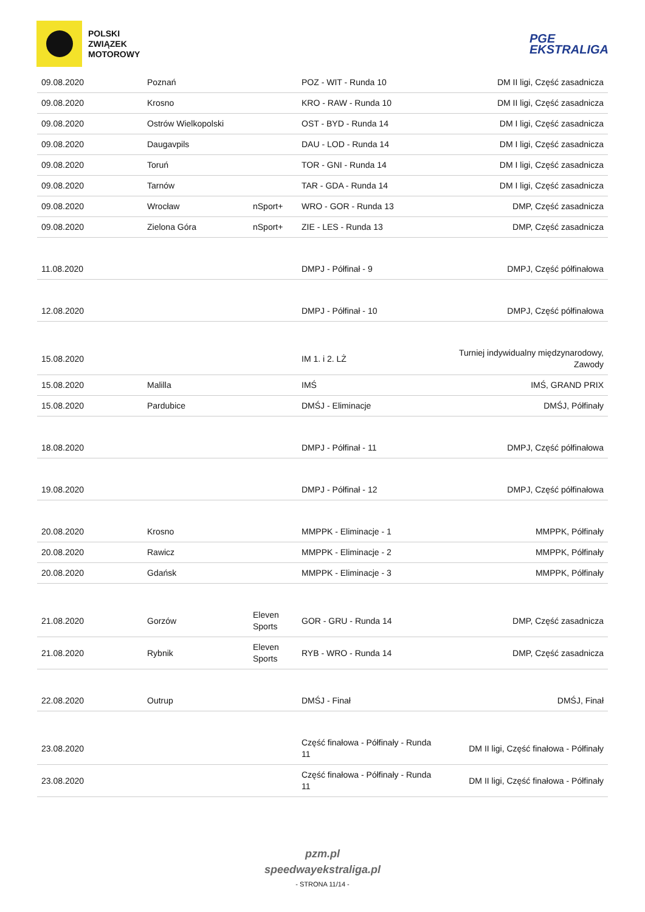POLSKI
ZWIĄZEK
MOTOROWY
PGE
EKSTRALIGA
| 09.08.2020 | Poznań | | POZ - WIT - Runda 10 | DM II ligi, Część zasadnicza |
| 09.08.2020 | Krosno | | KRO - RAW - Runda 10 | DM II ligi, Część zasadnicza |
| 09.08.2020 | Ostrów Wielkopolski | | OST - BYD - Runda 14 | DM I ligi, Część zasadnicza |
| 09.08.2020 | Daugavpils | | DAU - LOD - Runda 14 | DM I ligi, Część zasadnicza |
| 09.08.2020 | Toruń | | TOR - GNI - Runda 14 | DM I ligi, Część zasadnicza |
| 09.08.2020 | Tarnów | | TAR - GDA - Runda 14 | DM I ligi, Część zasadnicza |
| 09.08.2020 | Wrocław | nSport+ | WRO - GOR - Runda 13 | DMP, Część zasadnicza |
| 09.08.2020 | Zielona Góra | nSport+ | ZIE - LES - Runda 13 | DMP, Część zasadnicza |
| 11.08.2020 | | | DMPJ - Półfinał - 9 | DMPJ, Część półfinałowa |
| 12.08.2020 | | | DMPJ - Półfinał - 10 | DMPJ, Część półfinałowa |
| 15.08.2020 | | | IM 1. i 2. LŻ | Turniej indywidualny międzynarodowy, Zawody |
| 15.08.2020 | Malilla | | IMŚ | IMŚ, GRAND PRIX |
| 15.08.2020 | Pardubice | | DMŚJ - Eliminacje | DMŚJ, Półfinały |
| 18.08.2020 | | | DMPJ - Półfinał - 11 | DMPJ, Część półfinałowa |
| 19.08.2020 | | | DMPJ - Półfinał - 12 | DMPJ, Część półfinałowa |
| 20.08.2020 | Krosno | | MMPPK - Eliminacje - 1 | MMPPK, Półfinały |
| 20.08.2020 | Rawicz | | MMPPK - Eliminacje - 2 | MMPPK, Półfinały |
| 20.08.2020 | Gdańsk | | MMPPK - Eliminacje - 3 | MMPPK, Półfinały |
| 21.08.2020 | Gorzów | Eleven Sports | GOR - GRU - Runda 14 | DMP, Część zasadnicza |
| 21.08.2020 | Rybnik | Eleven Sports | RYB - WRO - Runda 14 | DMP, Część zasadnicza |
| 22.08.2020 | Outrup | | DMŚJ - Finał | DMŚJ, Finał |
| 23.08.2020 | | | Część finałowa - Półfinały - Runda 11 | DM II ligi, Część finałowa - Półfinały |
| 23.08.2020 | | | Część finałowa - Półfinały - Runda 11 | DM II ligi, Część finałowa - Półfinały |
pzm.pl
speedwayekstraliga.pl
- STRONA 11/14 -